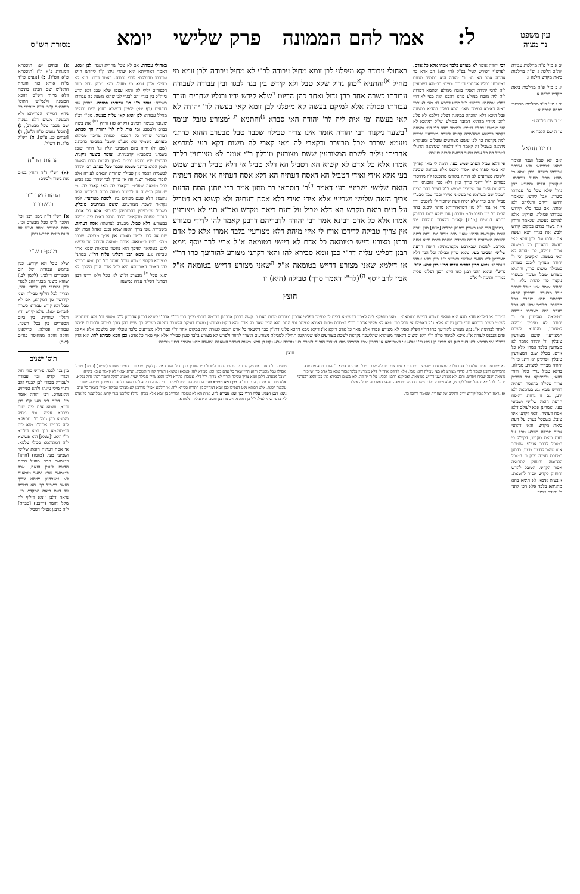עין משפט
נר מצוה
ל:
אמר להם הממונה פרק שלישי יומא
מסורת הש"ס
יב א מיי' פ"ה מהלכות עבודת יוה"כ הלכה ג ופ"ה מהלכות ביאת מקדש הלכה ז:
יג ב מיי' פ"ה מהלכות ביאת מקדש הלכה א:
יד ג מיי' פ"ד מהלכות מחוסרי כפרה הלכה א:
טו ד שם הלכה ג:
טז ה שם הלכה א:
רבינו חננאל
ואם לא טבל ועבד ואומר רמאי אנפשאי ולא אידכר עבודתו כשרה. ולבן זומא מי שלא טבל מחיל עבודתו. ואקשינן עליה והתניא כהן גדול שלא טבל כו' עבודתו כשרה, אבל קידש, שנאמר ורחצו ידיהם ורגליהם ולא ימותו, אם עבד בלא קידוש עבודתו פסולה. ופרקינן אלא למיקם בעשה, שנאמר ורחץ את בשרו במים במקום קדוש ולבש את בגדיו ויצא ועשה את עולתו וגו'. לבן זומא קאי בעשה כדאמרן כל המשנה צריך טבילה, לר' יהודה לא קאי בעשה. ואקשינן וכי ר' יהודה מצריך ליכנס בעזרה בטבילה משום סרך, והתניא מצורע טובל ועומד בשערי ניקנור כדי להזות עליו. ר' יהודה אומר אינו טובל שכבר טבל מבערב. ופרקינן ההוא כדקתני טמא שכבר טבל מבערב. כלומר אילו לא טבל בערב היה מצריכו טבילה כטמיאה. ואקשינן וכי ר' יהודה לא מצריך טבילה למצורע, והתניא לשכת המצורעין ששם מצורעין טובלין, ור' יהודה אומר לא מצורעין בלבד אמרו אלא כל אדם. מכלל שגם המצורעין טובלין. ופרקינן הא דתני כי ר' יהודה מצריך למצורע טבילה, בדלא טביל עדיין כלל. ודחי להאי, ולפירוקא נמי דפריק צריך טבילה בדאסח דעתיה דחייש שמא נגע בטומאה ולא ידע, גם זו נדחת דהיסח הדעת הזאה שלישי ושביעי בעי. ואמרינן אלא לעולם דלא אסח דעתיה, והאי דקתני אינו טובל, בשטבל בערב על דעת ביאת מקדש, והאי דקתני צריך טבילה בשלא טבל על דעת ביאת מקדש, דקיי"ל כי הטובל לדבר אע"פ שנטהר אינו טהור לחמור ממנו, כדתנן במסכת חגיגה פרק ב' הטובל לתרומה והוחזק לתרומה אסור לקדש. הטובל לקדש והוחזק לקדש אסור לחטאת. איבעית אימא לא תימא בהא מתניתא בלבד אלא הכי קתני ר' יהודה אומר
רבי יהודה אומר לא מצורע בלבד אמרו אלא כל אדם. לפרש"י דפירש לעיל בפ"ק (דף טז:) רב אדא בר אהבה אמר הא מני ר' יהודה היא דתמיד משום דאשכחן דפליג אסתמי דמדות ומייתי ברייתא דשמעינן ליה לרבי יהודה דאמר מזבח ממולע וסתמא דמדות לית ליה מזבח ממולע מהא דהכא הוה מצי לאיתויי דפליג אסתמא דרישא י"ל מהא דהכא לא מצי לאיתויי ראיה דאיכא למימר שאני הכא דפליג בהדיא במשנה אבל היכא דלא הוזכרה במשנה דפליג דילמא לא פליג להכי מייתי מההיא דמזבח ממולע ועי"ל דמהכא לא הוה שמעינן דפליג דאיכא למימר כולה ר"י היא ומשום דקתני ברישא שהלשכה קרויה לשכת מצורעין ופירש למה נקראת כך לפי ששם מצורעים טובלים ומעיקרא ניתקנה בשביל זה קאמר ר"י דלאחר שנתקנה הרגילו לטבול בה כל אדם טהור הרוצה ליכנס לעזרה:
אי דלא טביל הערב שמש בעי. תימה לי מאי קפריך הא בימי ספרו אינו אסור ליכנס אלא במחנה שכינה ולשכת מצורעים לא היתה בקודש מדנכנסו לה מחוסרי כפורים י"ל דהכי פריך כיון דלא מצי להכניס ידיו לבהונות היום עד שיעריב שמשו ל"ל דעייל בהר הבית לטבול שם בשלמא אי בשמיני איירי וכבר טבל מבע"י טביל התם כדי שלא יסיח דעת שיזכור לו להכניס ידיו מיד אי נמי י"ל נהי דמדאורייתא מותר ליכנס בהר הבית כל ימי ספרו מ"מ מדרבנן גזרו שלא יכנס דבפרק בתרא דנגעים [מ"ט] קאמר דלאחר תגלחת ימי <sup>ו</sup>[גמרון] הרי הוא כשרץ ובפ"ק דכלים [מ"ח] תנן עזרת נשים מקודשת הימנו שאין שום טבול יום נכנס לשם ולשכת מצורעים היתה עומדת בעזרת נשים והיא אחת מארבע לשכות שבארבע מקצועותיה: היסח הדעת שלישי ושביעי בעי. טמא שרץ ונבילה וכל הנך דלא מצרכינן להו הזאת שלישי ושביעי י"ל כגון דלא אסחו דעתייהו: נימא רבנן דפליגי עליה דר"י כבן זומא ס"ל. פרש"י ונימא דהני רבנן לאו היינו רבנן דפליגי עליה במדות ותימה לי א"כ
באחולי עבודה קא מיפלגי לבן זומא מחיל עבודה לר"י לא מחיל עבודה ולבן זומא מי מחיל <sup>א)</sup>והתניא <sup>א</sup>כהן גדול שלא טבל ולא קידש בין בגד לבגד ובין עבודה לעבודה עבודתו כשרה אחד כהן גדול ואחד כהן הדיוט <sup>ב</sup>שלא קידש ידיו ורגליו שחרית ועבד עבודתו פסולה אלא למיקם בעשה קא מיפלגי לבן זומא קאי בעשה לר' יהודה לא קאי בעשה ומי אית ליה לר' יהודה האי סברא <sup>ג)</sup>והתניא <sup>יג ג</sup>מצורע טובל ועומד <sup>ד</sup>בשער ניקנור רבי יהודה אומר אינו צריך טבילה שכבר טבל מבערב ההוא כדתני טעמא שכבר טבל מבערב ודקארי לה מאי קארי לה משום דקא בעי למרמא אחריתי עליה לשכת המצורעין ששם מצורעין טובלין ר"י אומר לא מצורעין בלבד אמרו אלא כל אדם לא קשיא הא דטביל הא דלא טביל אי דלא טביל הערב שמש בעי אלא אידי ואידי דטביל הא דאסח דעתיה הא דלא אסח דעתיה אי אסח דעתיה הזאת שלישי ושביעי בעי דאמר <sup>ד)</sup>ר' דוסתאי בר מתון אמר רבי יוחנן הסח הדעת צריך הזאה שלישי ושביעי אלא אידי ואידי דלא אסח דעתיה ולא קשיא הא דטביל על דעת ביאת מקדש הא דלא טביל על דעת ביאת מקדש ואב"א תני לא מצורעין אמרו אלא כל אדם רבינא אמר רבי יהודה לדבריהם דרבנן קאמר להו לדידי מצורע אין צריך טבילה לדידכו אודו לי איזי מיהת דלא מצורעין בלבד אמרו אלא כל אדם ורבנן מצורע דייש בטומאה כל אדם לא דיישי בטומאה א"ל אביי לרב יוסף נימא רבנן דפליגי עליה דר"י כבן זומא סבירא להו והאי דקתני מצורע להודיעך כחו דר"י או דילמא שאני מצורע דדייש בטומאה א"ל <sup>ה</sup>שאני מצורע דדייש בטומאה א"ל אביי לרב יוסף <sup>ה)</sup>(לר"י דאמר סרך) טבילה (היא) זו
חוצץ
באחולי עבודה. אם לא טבל שחרית ועבד: לבן זומא. דאמר דאורייתא היא שהרי ניתן ק"ו לידרש הויא עבודתו מחוללת: לרבי יהודה. דאמר דרבנן היא לא מחיל: ולבן זומא מי מחיל. והא מכהן גדול ביום הכפורים יליף לה והוא עצמו שלא טבל ולא קדש ביוה"כ בין בגדי זהב לבגדי לבן שהוא משנה בה עבודתו כשירה: אחד כ"ג כו' עבודתו פסולה. בפרק שני דזבחים (דף יט:) ילפינן דכשלא רחוץ ידים ורגלים מחלל עבודה: לבן זומא קאי עליה בעשה. מק"ו דכ"ג שעובר בעשה דכתיב (ויקרא טז) ורחץ <sup>(א)</sup> את בשרו במים ולבשם: ומי אית ליה לר' יהודה הך סברא. דמתני' שיהיו כל הנכנסין לעזרה צריכין טבילה: מצורע. בשמיני שלו אע"פ שטבל בשביעי כדכתיב (שם יד) והיה ביום השביעי יגלח וגו' חוזר וטובל בשמיני כשמביא קרבנותיו: ועומד בשער ניקנור. להכניס ידיו ורגליו בפנים למתן בהונות מדם האשם ושמן הלוג: כדתני טעמא שכבר טבל בערב. רבי יהודה לטעמיה דאמר אין טבילת שחרית הבאים לעזרה אלא לזכור טומאה ישנה וזה אין צריך לכך שהרי טבל אמש לכל טומאה שעליו: ודקארי לה מאי קארי לה. מי שעוסק במשנה זו להשיב ממנה בבית המדרש למה נתעסק הלא טעם מפורש בה: לשכת מצורעין. למה נקראת לשכת מצורעים: ששם מצורעים טובלין. בשביל שמכניסין בהונותיהן לעזרה: אלא כל אדם. הנכנס לעזרה מדקאמר בלבד מכלל דאית ליה טבילה במצורע: דלא טביל. מבערב לצרעתו: אסח דעתיה. משמירת גופו צריך הזאה שמא נכנס לאהל המת ולא שם אל לבו: לדידי מצורע אין צריך טבילה. שכבר טבל: דייש בטומאה. אותה טומאה והורגל עד עכשיו ליגע בטומאה לפיכך הוא נחשד טומאות שמא אחר טבילה נגע: נימא רבנן דפליגי עליה דר"י. במתני' קמייתא דקתני מצורע טובל ועומד וכו' כבן זומא סבירא להו דאמר דאורייתא היא לכל אדם היכן הילכך לא שנא טבל <sup>א]</sup> מבערב ול"ש לא טבל ולאו היינו רבנן דמתני' דפליגי עליה במשנה
דמדות או דילמא חדא תנא היא ושאני מצורע דדייש בטומאה: מאי מספקא ליה לאביי דפשיטא דלית לן למימר דפליגי ארבנן דמסכת מדות דאם כן קשה דרבנן אדרבנן דבכמה דוכתי פריך הכי דר"י אדר"י קשיא דרבנן אדרבנן ל"ק ומשני וכו' ולא משתמיט לשנויי בשום דוכתא תרי רבנן ניניהו אלא נ"ל דאפילו אי ס"ל כבן זומא לא פליגי ארבנן דר"י דמסכת מדות דאיכא למימר נמי התם הוא הדין שאר כל אדם והא דנקט מצורעין משום דעיקר הלשכה נתקנה בשביל כך שיש בהן צורך לטבול ולהכניס ידיהם לאחר לבהונות א"נ נקט מצורע להודיעך כחו דר"י דפליג ואמר לא מצורע אמרו אלא שאר כל אדם דוקא א"נ דוקא נימא דהכא פליגי דת"ק סבר דלשאר כל אדם הנכנס לעזרה היה במקום אחר ור"י סבר דלא מצורעים בלבד טובלין שם בלשכה אלא אף כל אדם הנכנס לעזרה א"נ איכא למימר כולה ר"י היא ומשום דקאמר מעיקרא שהלשכה נקראת לשכת מצורעים לפי שניתקנה תחילה לטבילת מצורעים הוצרך לחזור ולפרש לא מצורע בלבד טעון טבילה אלא אף שאר כל אדם: כבן זומא סבירא להו. הוא הדין דכר"י נמי סבירא להו דעד כאן לא פליגי בן זומא ור"י אלא אי דאורייתא אי דרבנן אבל תרוייהו מודו דטהור הנכנס לעזרה בעי טבילה אלא נקט בן זומא משום דעיקר השאלה נשאלה ממנו ומשיב דבעי טבילה:
חוצץ
לא מצורעים אמרו אלא כל אדם זולתי המצורעים. שהמצורעים גרידא אינו צריך טבילה שכבר טבל. איבעית אימא ר' יהודה בהא מתניתא לדבריהם דרבנן קאמר להו, לדידי מצורע לא בעי טבילה דהא טבל, אלא לדידכו אודו לי דלא מצורעין בלבד אמרו אלא כל אדם כדי שיזכור טומאה ישנה שבידו ויפרש. ורבנן לא מצורע שני דדייש בטומאה. ואסיקנא דרבנן דפליגי על ר' יהודה, לאו משום דסבירא להו כבן זומא דמצרכי טבילה לכל מאן דעייל מחול לקודש, אלא מצורע בלבד משום דדייש בטומאה. והאי דאצרכוה טבילה אע"ג
א) נראה דצ"ל אבל קידוש ידים ורגלים של שחרית שנאמר ורחצו כו'.
מתמול על דעת ביאת מקדש צריך עכשיו לחזור ולטבול כמו שצריך כהן גדול. ועוד דאמרינן לקמן נימא רבנן דאמרי מצורע (יעמוד) [עומד] וטובל ואפילו טבל מבערב והוא הדין שאר כל אדם כבן זומא סבירא להו, (אלא) [אלמא] דצריך לחזור ולטבול. וא"ת אמאי לא קאמר איכא בינייהו דטבל מבערב, דלבן זומא צריך טבילה ולר"י לא צריך. י"ל דלא אשכחן בהדיא דלבן זומא צריך טבילה שנית ואע"ג דמקל וחומר דכהן גדול נפקא, אלא מסברא אמרינן הכי. ריב"א. כבן זומא סבירא להו. הכי נמי הוה מצי למימר כרבי יהודה סבירא להו בשאר כל אדם דמצריך טבילה משום טומאה ישנה, אלא רבותא נקט דאפילו כבן זומא דמחייב מן התורה סבירא להו, או דילמא אפילו מדרבנן לא מצרכי טבילה אפילו בשאר כל אדם. נימא רבנן דפליגי עליה דר"י כבן זומא סבירא להו. וא"ת הא לא אשכחן דמחייב בן זומא אלא בכהן (גדול) שלובש בגדי קדש, אבל שאר כל אדם לא כדפירשתי לעיל. י"ל בן זומא מחייב מדרבנן ומסברא ידע ליה תלמודא.
א) זבחים יט: תוספתא דמנחות פ"א ה"ז [תוספתא פ"א הט"ו], ב) [נגעים פי"ד מ"ח איתא כזה והגהת הרא"ש שם הביא בתימה דלא מייתי הש"ס דהכא המשנה ולפמ"ש התוס' בפסחים ק"ב: ד"ה מיתיבי כו' ניחא דמייתי הברייתא ולא המשנה משום דלא נשנית שם שכבר טבל מבערב], ג) [תוספ' נגעים פ"ח ה"ט], ד) [זבחים כג. ע"ש], ה) רש"ל מ"ז, ו) רש"ל.
הגהות הב"ח
(א) רש"י ד"ה ורחץ במים את בשרו ולבשם:
הגהות מהר"ב רנשבורג
א] רש"י ד"ה נימא רבנן וכו' הלכך ל"ש טבל מבערב וכו'. מלת מבערב נמחק וצ"ע על דעת ביאת מקדש ודוק:
מוסף רש"י
שלא טבל ולא קידש. כגון בחמש עבודות של יום הכפורים דילפינן (לקמן לב.) שהוא משנה מבגדי זהב לבגדי לבן ומבגדי לבן לבגדי זהב, וצריך לכל חילוף טבילה ושני קידושין מן המקרא, אם לא טבל ולא קידש עבודתו כשרה (זבחים יט:). שלא קידש ידיו ורגליו שחרית. בין ביום הכפורים בין בכל השנה, עבודתו פסולה. כדילפינן חוקה חוקה ממחוסר בגדים (שם).
תוס' ישנים
בין בגד לבגד. פירוש בגדי חול ובגדי קדש, ובין עבודה לעבודה מבגדי לבן לבגדי זהב ותרי מילי ניינהו ולהא כפירוש הקונטרס. רבי יהודה אומר כו'. דלית ליה האי ק"ו דבן זומא, ושמא אית ליה שום פירכא עליה. ומי מחיל והתניא כהן גדול כו'. מספקא ליה לרבינו אליה"ו מנא ליה דמיתוקמא כבן זומא דילמא ר"י היא. ו[שמא] הוא פשיטא ליה דמתוקמא ככולי עלמא. אי אסח דעתיה הזאת שלישי ושביעי בעי. (כוונה) [היינו] בטומאת המת מועיל היסח הדעת לענין הזאה, אבל בטומאת שרץ ושאר טומאות לא אשכחינן שיהא צריך הזאה בשביל כך. הא דטביל על דעת ביאת המקדש כו'. נראה דלבן זומא דיליף לה מקל וחומר (דרבנן) [סברת] ליה כרבנן אפילו דטביל